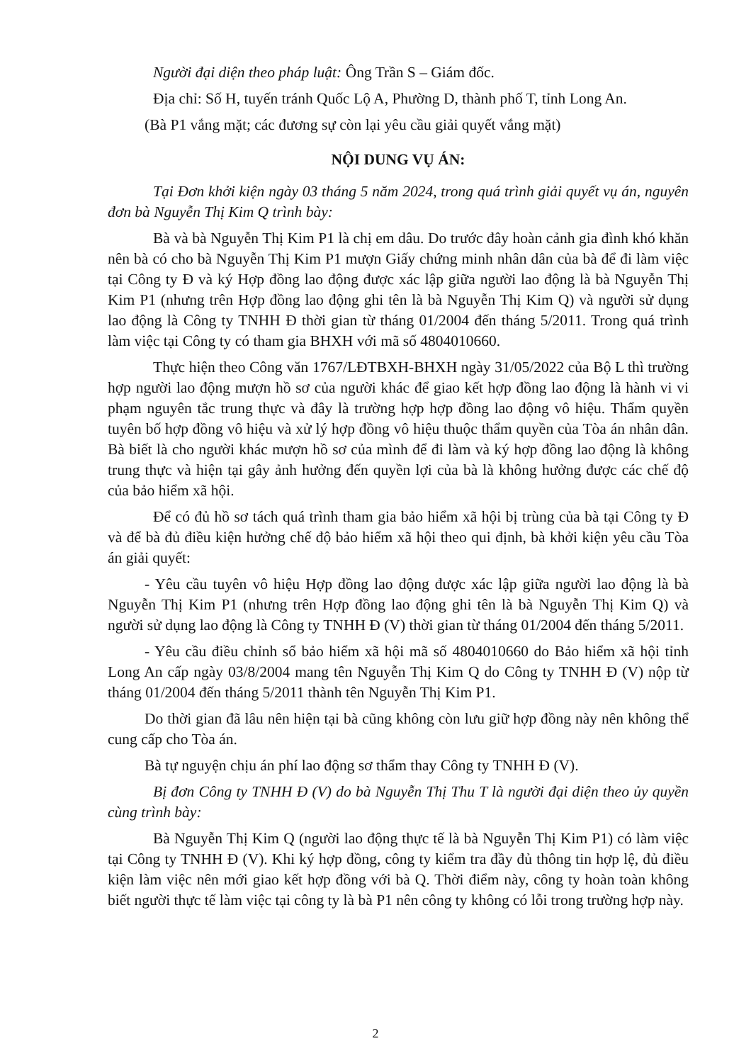Người đại diện theo pháp luật: Ông Trần S – Giám đốc.
Địa chỉ: Số H, tuyến tránh Quốc Lộ A, Phường D, thành phố T, tỉnh Long An.
(Bà P1 vắng mặt; các đương sự còn lại yêu cầu giải quyết vắng mặt)
NỘI DUNG VỤ ÁN:
Tại Đơn khởi kiện ngày 03 tháng 5 năm 2024, trong quá trình giải quyết vụ án, nguyên đơn bà Nguyễn Thị Kim Q trình bày:
Bà và bà Nguyễn Thị Kim P1 là chị em dâu. Do trước đây hoàn cảnh gia đình khó khăn nên bà có cho bà Nguyễn Thị Kim P1 mượn Giấy chứng minh nhân dân của bà để đi làm việc tại Công ty Đ và ký Hợp đồng lao động được xác lập giữa người lao động là bà Nguyễn Thị Kim P1 (nhưng trên Hợp đồng lao động ghi tên là bà Nguyễn Thị Kim Q) và người sử dụng lao động là Công ty TNHH Đ thời gian từ tháng 01/2004 đến tháng 5/2011. Trong quá trình làm việc tại Công ty có tham gia BHXH với mã số 4804010660.
Thực hiện theo Công văn 1767/LĐTBXH-BHXH ngày 31/05/2022 của Bộ L thì trường hợp người lao động mượn hồ sơ của người khác để giao kết hợp đồng lao động là hành vi vi phạm nguyên tắc trung thực và đây là trường hợp hợp đồng lao động vô hiệu. Thẩm quyền tuyên bố hợp đồng vô hiệu và xử lý hợp đồng vô hiệu thuộc thẩm quyền của Tòa án nhân dân. Bà biết là cho người khác mượn hồ sơ của mình để đi làm và ký hợp đồng lao động là không trung thực và hiện tại gây ảnh hưởng đến quyền lợi của bà là không hưởng được các chế độ của bảo hiểm xã hội.
Để có đủ hồ sơ tách quá trình tham gia bảo hiểm xã hội bị trùng của bà tại Công ty Đ và để bà đủ điều kiện hưởng chế độ bảo hiểm xã hội theo qui định, bà khởi kiện yêu cầu Tòa án giải quyết:
- Yêu cầu tuyên vô hiệu Hợp đồng lao động được xác lập giữa người lao động là bà Nguyễn Thị Kim P1 (nhưng trên Hợp đồng lao động ghi tên là bà Nguyễn Thị Kim Q) và người sử dụng lao động là Công ty TNHH Đ (V) thời gian từ tháng 01/2004 đến tháng 5/2011.
- Yêu cầu điều chỉnh sổ bảo hiểm xã hội mã số 4804010660 do Bảo hiểm xã hội tỉnh Long An cấp ngày 03/8/2004 mang tên Nguyễn Thị Kim Q do Công ty TNHH Đ (V) nộp từ tháng 01/2004 đến tháng 5/2011 thành tên Nguyễn Thị Kim P1.
Do thời gian đã lâu nên hiện tại bà cũng không còn lưu giữ hợp đồng này nên không thể cung cấp cho Tòa án.
Bà tự nguyện chịu án phí lao động sơ thẩm thay Công ty TNHH Đ (V).
Bị đơn Công ty TNHH Đ (V) do bà Nguyễn Thị Thu T là người đại diện theo ủy quyền cùng trình bày:
Bà Nguyễn Thị Kim Q (người lao động thực tế là bà Nguyễn Thị Kim P1) có làm việc tại Công ty TNHH Đ (V). Khi ký hợp đồng, công ty kiểm tra đầy đủ thông tin hợp lệ, đủ điều kiện làm việc nên mới giao kết hợp đồng với bà Q. Thời điểm này, công ty hoàn toàn không biết người thực tế làm việc tại công ty là bà P1 nên công ty không có lỗi trong trường hợp này.
2